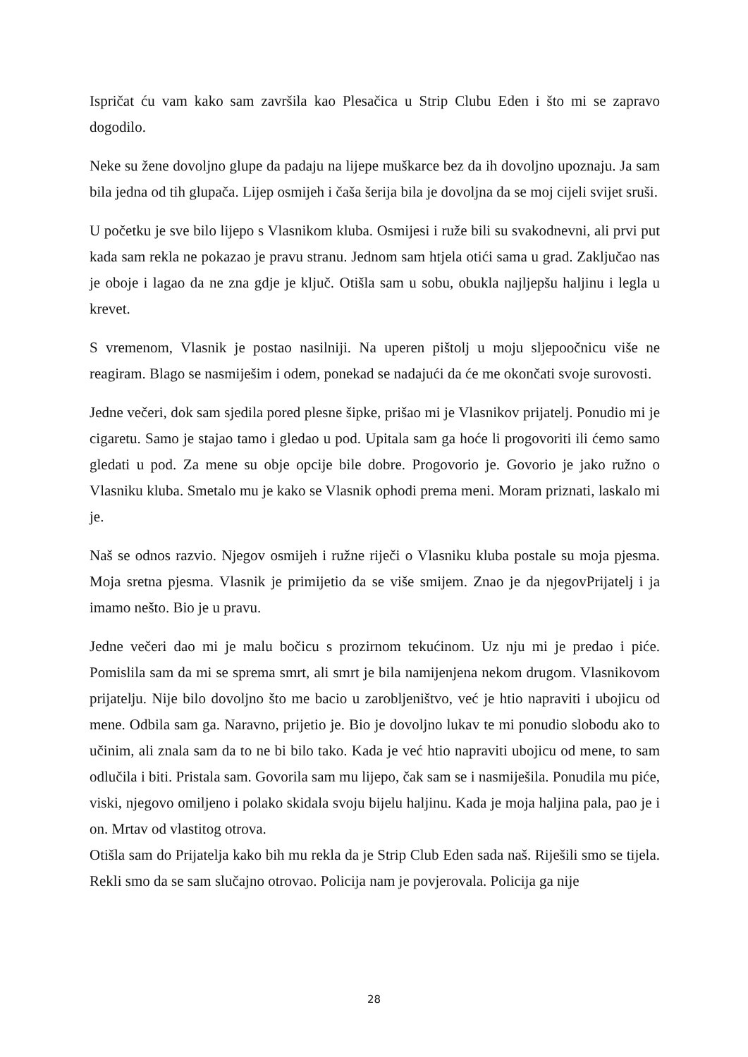Ispričat ću vam kako sam završila kao Plesačica u Strip Clubu Eden i što mi se zapravo dogodilo.
Neke su žene dovoljno glupe da padaju na lijepe muškarce bez da ih dovoljno upoznaju. Ja sam bila jedna od tih glupača. Lijep osmijeh i čaša šerija bila je dovoljna da se moj cijeli svijet sruši.
U početku je sve bilo lijepo s Vlasnikom kluba. Osmijesi i ruže bili su svakodnevni, ali prvi put kada sam rekla ne pokazao je pravu stranu. Jednom sam htjela otići sama u grad. Zaključao nas je oboje i lagao da ne zna gdje je ključ. Otišla sam u sobu, obukla najljepšu haljinu i legla u krevet.
S vremenom, Vlasnik je postao nasilniji. Na uperen pištolj u moju sljepoočnicu više ne reagiram. Blago se nasmiješim i odem, ponekad se nadajući da će me okončati svoje surovosti.
Jedne večeri, dok sam sjedila pored plesne šipke, prišao mi je Vlasnikov prijatelj. Ponudio mi je cigaretu. Samo je stajao tamo i gledao u pod. Upitala sam ga hoće li progovoriti ili ćemo samo gledati u pod. Za mene su obje opcije bile dobre. Progovorio je. Govorio je jako ružno o Vlasniku kluba. Smetalo mu je kako se Vlasnik ophodi prema meni. Moram priznati, laskalo mi je.
Naš se odnos razvio. Njegov osmijeh i ružne riječi o Vlasniku kluba postale su moja pjesma. Moja sretna pjesma. Vlasnik je primijetio da se više smijem. Znao je da njegovPrijatelj i ja imamo nešto. Bio je u pravu.
Jedne večeri dao mi je malu bočicu s prozirnom tekućinom. Uz nju mi je predao i piće. Pomislila sam da mi se sprema smrt, ali smrt je bila namijenjena nekom drugom. Vlasnikovom prijatelju. Nije bilo dovoljno što me bacio u zarobljeništvo, već je htio napraviti i ubojicu od mene. Odbila sam ga. Naravno, prijetio je. Bio je dovoljno lukav te mi ponudio slobodu ako to učinim, ali znala sam da to ne bi bilo tako. Kada je već htio napraviti ubojicu od mene, to sam odlučila i biti. Pristala sam. Govorila sam mu lijepo, čak sam se i nasmiješila. Ponudila mu piće, viski, njegovo omiljeno i polako skidala svoju bijelu haljinu. Kada je moja haljina pala, pao je i on. Mrtav od vlastitog otrova.
Otišla sam do Prijatelja kako bih mu rekla da je Strip Club Eden sada naš. Riješili smo se tijela. Rekli smo da se sam slučajno otrovao. Policija nam je povjerovala. Policija ga nije
28